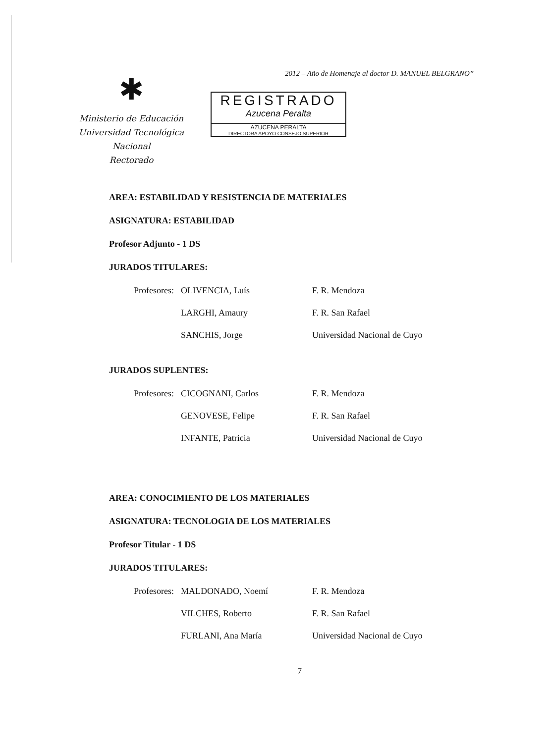2012 – Año de Homenaje al doctor D. MANUEL BELGRANO”
✱
Ministerio de Educación
Universidad Tecnológica Nacional
Rectorado
REGISTRADO
Azucena Peralta
AZUCENA PERALTA
DIRECTORA APOYO CONSEJO SUPERIOR
AREA: ESTABILIDAD Y RESISTENCIA DE MATERIALES
ASIGNATURA: ESTABILIDAD
Profesor Adjunto - 1 DS
JURADOS TITULARES:
| Profesores: | OLIVENCIA, Luís | F. R. Mendoza |
| | LARGHI, Amaury | F. R. San Rafael |
| | SANCHIS, Jorge | Universidad Nacional de Cuyo |
JURADOS SUPLENTES:
| Profesores: | CICOGNANI, Carlos | F. R. Mendoza |
| | GENOVESE, Felipe | F. R. San Rafael |
| | INFANTE, Patricia | Universidad Nacional de Cuyo |
AREA: CONOCIMIENTO DE LOS MATERIALES
ASIGNATURA: TECNOLOGIA DE LOS MATERIALES
Profesor Titular - 1 DS
JURADOS TITULARES:
| Profesores: | MALDONADO, Noemí | F. R. Mendoza |
| | VILCHES, Roberto | F. R. San Rafael |
| | FURLANI, Ana María | Universidad Nacional de Cuyo |
7